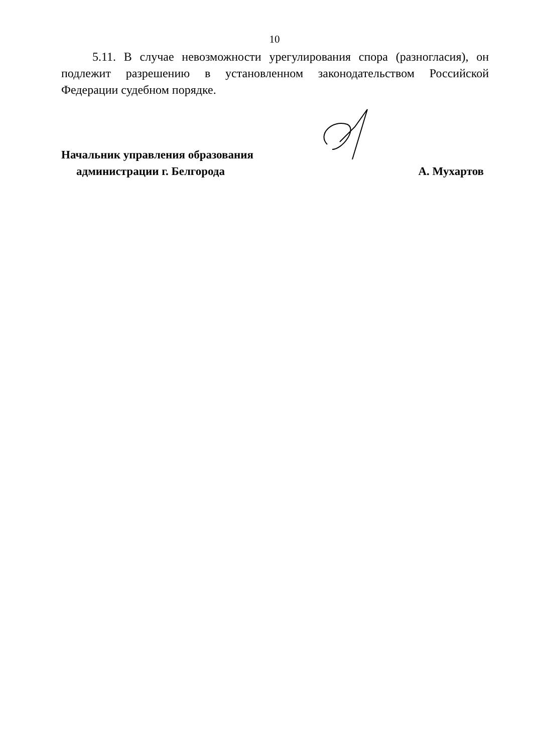10
5.11. В случае невозможности урегулирования спора (разногласия), он подлежит разрешению в установленном законодательством Российской Федерации судебном порядке.
Начальник управления образования
администрации г. Белгорода
А. Мухартов